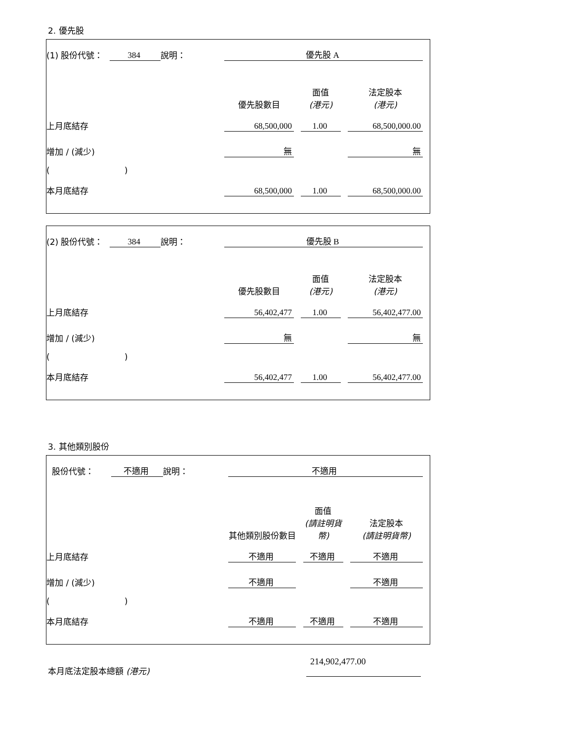2. 優先股
| (1) 股份代號： | 384 | 說明： | | 優先股 A | | | | | |
| | | | | 優先股數目 | | 面值 (港元) | | 法定股本 (港元) | |
| 上月底結存 | | | | 68,500,000 | | 1.00 | | 68,500,000.00 | |
| 增加 / (減少) | | | | 無 | | | | 無 | |
| ( ) | | | | | | | | | |
| 本月底結存 | | | | 68,500,000 | | 1.00 | | 68,500,000.00 | |
| (2) 股份代號： | 384 | 說明： | | 優先股 B | | | | | |
| | | | | 優先股數目 | | 面值 (港元) | | 法定股本 (港元) | |
| 上月底結存 | | | | 56,402,477 | | 1.00 | | 56,402,477.00 | |
| 增加 / (減少) | | | | 無 | | | | 無 | |
| ( ) | | | | | | | | | |
| 本月底結存 | | | | 56,402,477 | | 1.00 | | 56,402,477.00 | |
3. 其他類別股份
| 股份代號： | 不適用 | 說明： | | 不適用 | | | | | |
| | | | | 其他類別股份數目 | | 面值 (請註明貨幣) | | 法定股本 (請註明貨幣) | |
| 上月底結存 | | | | 不適用 | | 不適用 | | 不適用 | |
| 增加 / (減少) | | | | 不適用 | | | | 不適用 | |
| ( ) | | | | | | | | | |
| 本月底結存 | | | | 不適用 | | 不適用 | | 不適用 | |
本月底法定股本總額 (港元) 214,902,477.00